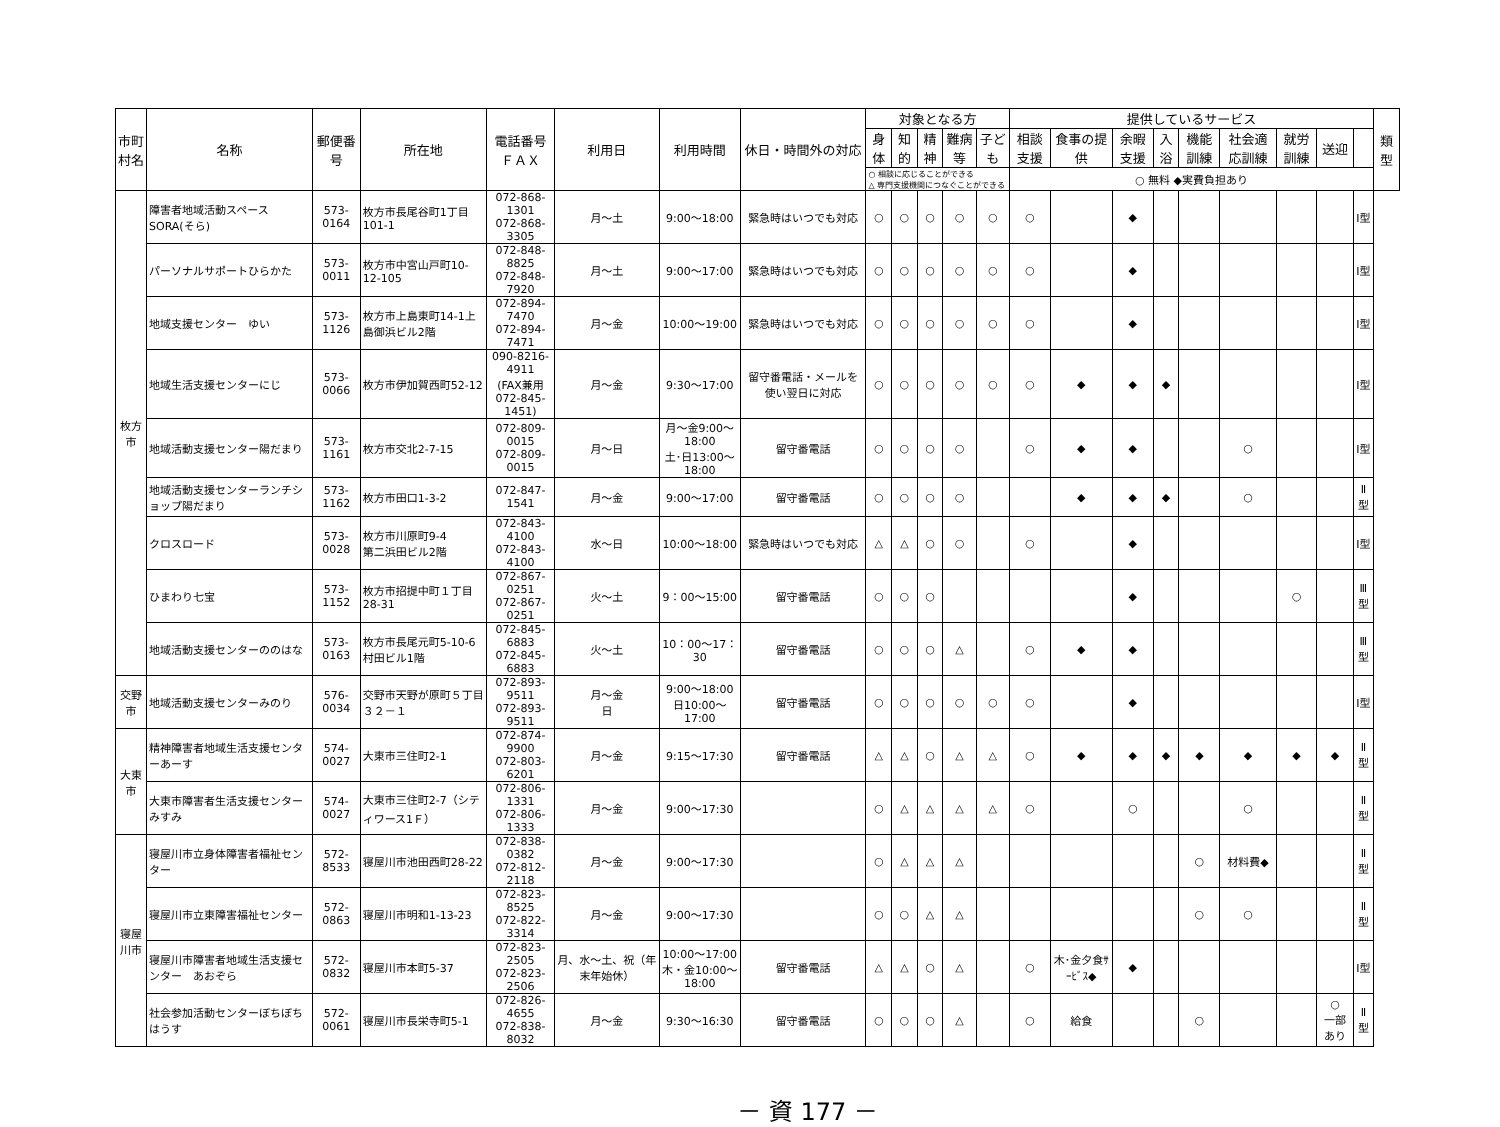| 市町村名 | 名称 | 郵便番号 | 所在地 | 電話番号 ＦＡＸ | 利用日 | 利用時間 | 休日・時間外の対応 | 対象となる方 | | | | | 提供しているサービス | | | | | | | | | 類型 |
| --- | --- | --- | --- | --- | --- | --- | --- | --- | --- | --- | --- | --- | --- | --- | --- | --- | --- | --- | --- | --- | --- | --- |
| | | | | | | | | 身体 | 知的 | 精神 | 難病等 | 子ども | 相談支援 | 食事の提供 | 余暇支援 | 入浴 | 機能訓練 | 社会適応訓練 | 就労訓練 | 送迎 | | |
| | | | | | | | | ○ 相談に応じることができる △ 専門支援機関につなぐことができる | | | | | ○ 無料 ◆実費負担あり | | | | | | | | | |
| 枚方市 | 障害者地域活動スペースSORA(そら) | 573-0164 | 枚方市長尾谷町1丁目101-1 | 072-868-1301 072-868-3305 | 月～土 | 9:00～18:00 | 緊急時はいつでも対応 | ○ | ○ | ○ | ○ | ○ | ○ | | ◆ | | | | | | Ⅰ型 | |
| | パーソナルサポートひらかた | 573-0011 | 枚方市中宮山戸町10-12-105 | 072-848-8825 072-848-7920 | 月～土 | 9:00～17:00 | 緊急時はいつでも対応 | ○ | ○ | ○ | ○ | ○ | ○ | | ◆ | | | | | | Ⅰ型 | |
| | 地域支援センター ゆい | 573-1126 | 枚方市上島東町14-1上島御浜ビル2階 | 072-894-7470 072-894-7471 | 月～金 | 10:00～19:00 | 緊急時はいつでも対応 | ○ | ○ | ○ | ○ | ○ | ○ | | ◆ | | | | | | Ⅰ型 | |
| | 地域生活支援センターにじ | 573-0066 | 枚方市伊加賀西町52-12 | 090-8216-4911 (FAX兼用 072-845-1451) | 月～金 | 9:30～17:00 | 留守番電話・メールを使い翌日に対応 | ○ | ○ | ○ | ○ | ○ | ○ | ◆ | ◆ | ◆ | | | | | Ⅰ型 | |
| | 地域活動支援センター陽だまり | 573-1161 | 枚方市交北2-7-15 | 072-809-0015 072-809-0015 | 月～日 | 月～金9:00～18:00 土･日13:00～18:00 | 留守番電話 | ○ | ○ | ○ | ○ | | ○ | ◆ | ◆ | | | ○ | | | Ⅰ型 | |
| | 地域活動支援センターランチショップ陽だまり | 573-1162 | 枚方市田口1-3-2 | 072-847-1541 | 月～金 | 9:00～17:00 | 留守番電話 | ○ | ○ | ○ | ○ | | | ◆ | ◆ | ◆ | | ○ | | | Ⅱ型 | |
| | クロスロード | 573-0028 | 枚方市川原町9-4 第二浜田ビル2階 | 072-843-4100 072-843-4100 | 水～日 | 10:00～18:00 | 緊急時はいつでも対応 | △ | △ | ○ | ○ | | ○ | | ◆ | | | | | | Ⅰ型 | |
| | ひまわり七宝 | 573-1152 | 枚方市招提中町１丁目28-31 | 072-867-0251 072-867-0251 | 火～土 | 9：00～15:00 | 留守番電話 | ○ | ○ | ○ | | | | | ◆ | | | | ○ | | Ⅲ型 | |
| | 地域活動支援センターののはな | 573-0163 | 枚方市長尾元町5-10-6村田ビル1階 | 072-845-6883 072-845-6883 | 火～土 | 10：00～17：30 | 留守番電話 | ○ | ○ | ○ | △ | | ○ | ◆ | ◆ | | | | | | Ⅲ型 | |
| 交野市 | 地域活動支援センターみのり | 576-0034 | 交野市天野が原町５丁目３２－１ | 072-893-9511 072-893-9511 | 月～金 日 | 9:00～18:00 日10:00～17:00 | 留守番電話 | ○ | ○ | ○ | ○ | ○ | ○ | | ◆ | | | | | | Ⅰ型 | |
| 大東市 | 精神障害者地域生活支援センターあーす | 574-0027 | 大東市三住町2-1 | 072-874-9900 072-803-6201 | 月～金 | 9:15～17:30 | 留守番電話 | △ | △ | ○ | △ | △ | ○ | ◆ | ◆ | ◆ | ◆ | ◆ | ◆ | ◆ | Ⅱ型 | |
| | 大東市障害者生活支援センターみすみ | 574-0027 | 大東市三住町2-7（シティワース1Ｆ） | 072-806-1331 072-806-1333 | 月～金 | 9:00～17:30 | | ○ | △ | △ | △ | △ | ○ | | ○ | | | ○ | | | Ⅱ型 | |
| 寝屋川市 | 寝屋川市立身体障害者福祉センター | 572-8533 | 寝屋川市池田西町28-22 | 072-838-0382 072-812-2118 | 月～金 | 9:00～17:30 | | ○ | △ | △ | △ | | | | | | ○ | 材料費◆ | | | Ⅱ型 | |
| | 寝屋川市立東障害福祉センター | 572-0863 | 寝屋川市明和1-13-23 | 072-823-8525 072-822-3314 | 月～金 | 9:00～17:30 | | ○ | ○ | △ | △ | | | | | | ○ | ○ | | | Ⅱ型 | |
| | 寝屋川市障害者地域生活支援センター あおぞら | 572-0832 | 寝屋川市本町5-37 | 072-823-2505 072-823-2506 | 月、水～土、祝（年末年始休） | 10:00～17:00 木・金10:00～18:00 | 留守番電話 | △ | △ | ○ | △ | | ○ | 木･金夕食ｻｰﾋﾞｽ◆ | ◆ | | | | | | Ⅰ型 | |
| | 社会参加活動センターぼちぼちはうす | 572-0061 | 寝屋川市長栄寺町5-1 | 072-826-4655 072-838-8032 | 月～金 | 9:30～16:30 | 留守番電話 | ○ | ○ | ○ | △ | | ○ | 給食 | | | ○ | | | ○ 一部あり | Ⅱ型 | |
－ 資 177 －